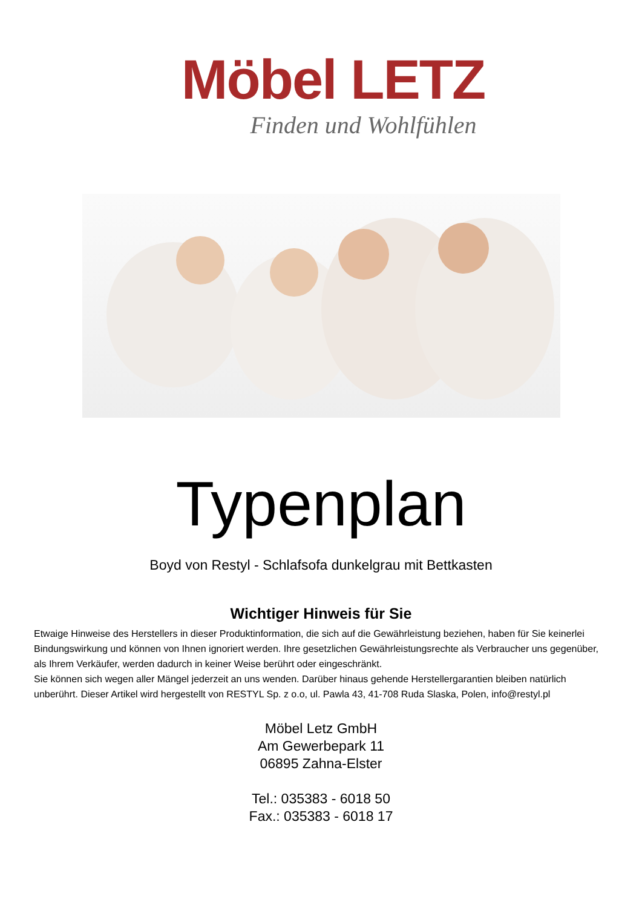Möbel LETZ
Finden und Wohlfühlen
Typenplan
Boyd von Restyl - Schlafsofa dunkelgrau mit Bettkasten
Wichtiger Hinweis für Sie
Etwaige Hinweise des Herstellers in dieser Produktinformation, die sich auf die Gewährleistung beziehen, haben für Sie keinerlei Bindungswirkung und können von Ihnen ignoriert werden. Ihre gesetzlichen Gewährleistungsrechte als Verbraucher uns gegenüber, als Ihrem Verkäufer, werden dadurch in keiner Weise berührt oder eingeschränkt.
Sie können sich wegen aller Mängel jederzeit an uns wenden. Darüber hinaus gehende Herstellergarantien bleiben natürlich unberührt. Dieser Artikel wird hergestellt von RESTYL Sp. z o.o, ul. Pawla 43, 41-708 Ruda Slaska, Polen, info@restyl.pl
Möbel Letz GmbH
Am Gewerbepark 11
06895 Zahna-Elster
Tel.: 035383 - 6018 50
Fax.: 035383 - 6018 17